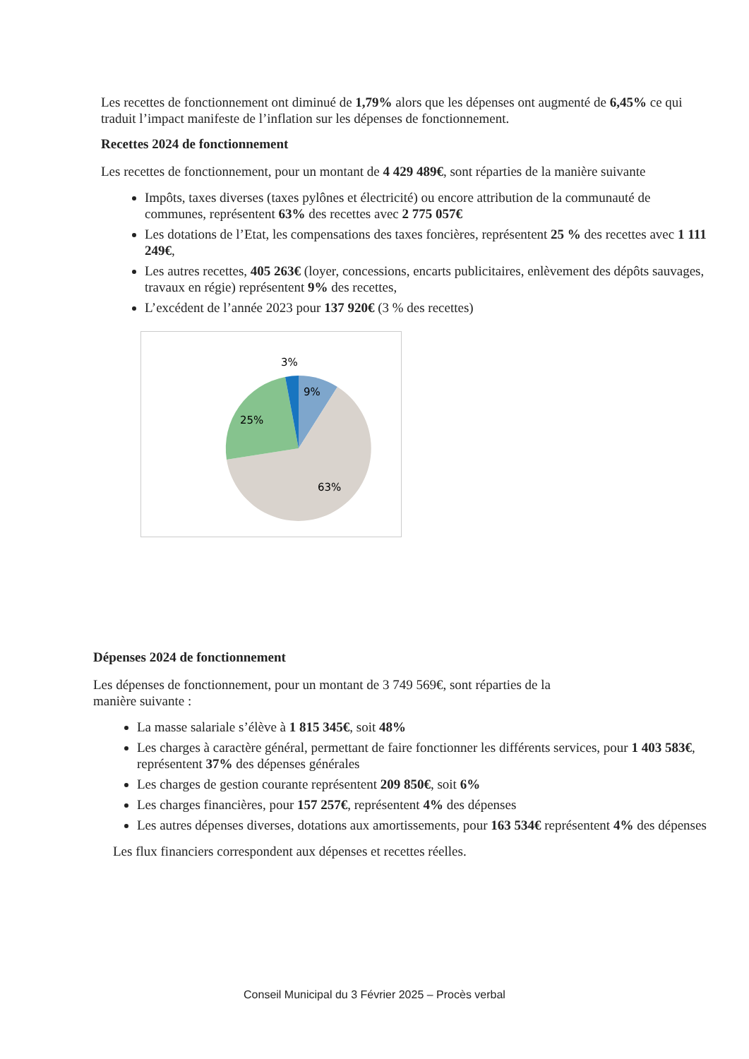Les recettes de fonctionnement ont diminué de 1,79% alors que les dépenses ont augmenté de 6,45% ce qui traduit l’impact manifeste de l’inflation sur les dépenses de fonctionnement.
Recettes 2024 de fonctionnement
Les recettes de fonctionnement, pour un montant de 4 429 489€, sont réparties de la manière suivante
Impôts, taxes diverses (taxes pylônes et électricité) ou encore attribution de la communauté de communes, représentent 63% des recettes avec 2 775 057€
Les dotations de l’Etat, les compensations des taxes foncières, représentent 25 % des recettes avec 1 111 249€,
Les autres recettes, 405 263€ (loyer, concessions, encarts publicitaires, enlèvement des dépôts sauvages, travaux en régie) représentent 9% des recettes,
L’excédent de l’année 2023 pour 137 920€ (3 % des recettes)
3%
9%
25%
63%
Dépenses 2024 de fonctionnement
Les dépenses de fonctionnement, pour un montant de 3 749 569€, sont réparties de la
manière suivante :
La masse salariale s’élève à 1 815 345€, soit 48%
Les charges à caractère général, permettant de faire fonctionner les différents services, pour 1 403 583€, représentent 37% des dépenses générales
Les charges de gestion courante représentent 209 850€, soit 6%
Les charges financières, pour 157 257€, représentent 4% des dépenses
Les autres dépenses diverses, dotations aux amortissements, pour 163 534€ représentent 4% des dépenses
Les flux financiers correspondent aux dépenses et recettes réelles.
Conseil Municipal du 3 Février 2025 – Procès verbal